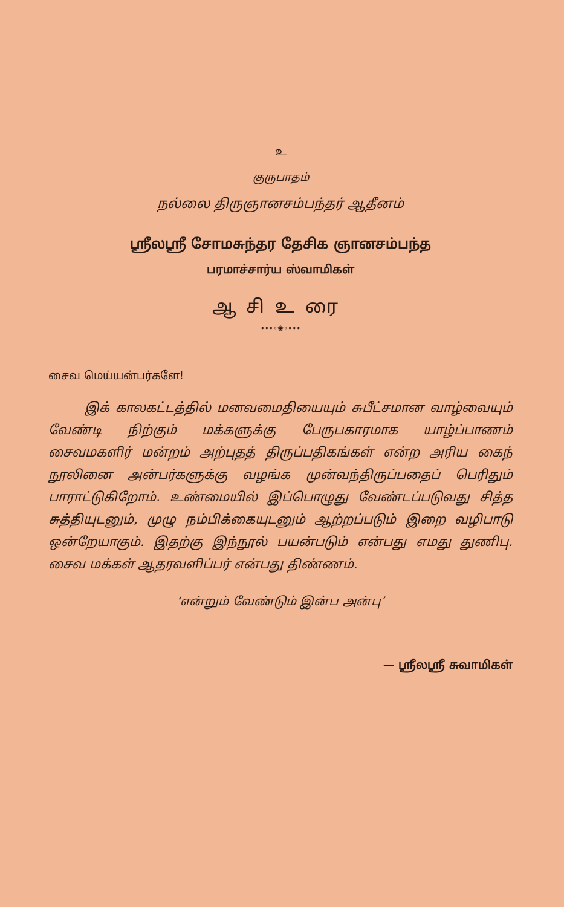உ
குருபாதம்
நல்லை திருஞானசம்பந்தர் ஆதீனம்
ஸ்ரீலஸ்ரீ சோமசுந்தர தேசிக ஞானசம்பந்த
பரமாச்சார்ய ஸ்வாமிகள்
ஆசிஉரை
•••◦❀◦•••
சைவ மெய்யன்பர்களே!
இக் காலகட்டத்தில் மனவமைதியையும் சுபீட்சமான வாழ்வையும் வேண்டி நிற்கும் மக்களுக்கு பேருபகாரமாக யாழ்ப்பாணம் சைவமகளிர் மன்றம் அற்புதத் திருப்பதிகங்கள் என்ற அரிய கைந் நூலினை அன்பர்களுக்கு வழங்க முன்வந்திருப்பதைப் பெரிதும் பாராட்டுகிறோம். உண்மையில் இப்பொழுது வேண்டப்படுவது சித்த சுத்தியுடனும், முழு நம்பிக்கையுடனும் ஆற்றப்படும் இறை வழிபாடு ஒன்றேயாகும். இதற்கு இந்நூல் பயன்படும் என்பது எமது துணிபு. சைவ மக்கள் ஆதரவளிப்பர் என்பது திண்ணம்.
‘என்றும் வேண்டும் இன்ப அன்பு’
— ஸ்ரீலஸ்ரீ சுவாமிகள்